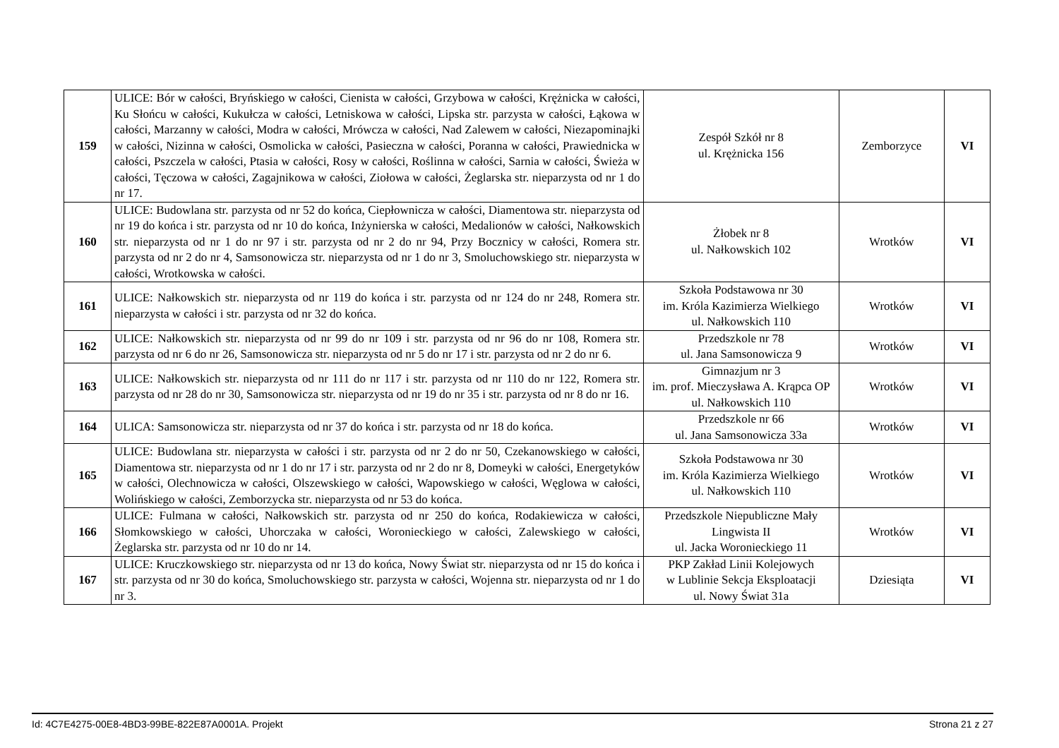| 159 | ULICE: Bór w całości, Bryńskiego w całości, Cienista w całości, Grzybowa w całości, Krężnicka w całości, Ku Słońcu w całości, Kukułcza w całości, Letniskowa w całości, Lipska str. parzysta w całości, Łąkowa w całości, Marzanny w całości, Modra w całości, Mrówcza w całości, Nad Zalewem w całości, Niezapominajki w całości, Nizinna w całości, Osmolicka w całości, Pasieczna w całości, Poranna w całości, Prawiednicka w całości, Pszczela w całości, Ptasia w całości, Rosy w całości, Roślinna w całości, Sarnia w całości, Świeża w całości, Tęczowa w całości, Zagajnikowa w całości, Ziołowa w całości, Żeglarska str. nieparzysta od nr 1 do nr 17. | Zespół Szkół nr 8 ul. Krężnicka 156 | Zemborzyce | VI |
| 160 | ULICE: Budowlana str. parzysta od nr 52 do końca, Ciepłownicza w całości, Diamentowa str. nieparzysta od nr 19 do końca i str. parzysta od nr 10 do końca, Inżynierska w całości, Medalionów w całości, Nałkowskich str. nieparzysta od nr 1 do nr 97 i str. parzysta od nr 2 do nr 94, Przy Bocznicy w całości, Romera str. parzysta od nr 2 do nr 4, Samsonowicza str. nieparzysta od nr 1 do nr 3, Smoluchowskiego str. nieparzysta w całości, Wrotkowska w całości. | Żłobek nr 8 ul. Nałkowskich 102 | Wrotków | VI |
| 161 | ULICE: Nałkowskich str. nieparzysta od nr 119 do końca i str. parzysta od nr 124 do nr 248, Romera str. nieparzysta w całości i str. parzysta od nr 32 do końca. | Szkoła Podstawowa nr 30 im. Króla Kazimierza Wielkiego ul. Nałkowskich 110 | Wrotków | VI |
| 162 | ULICE: Nałkowskich str. nieparzysta od nr 99 do nr 109 i str. parzysta od nr 96 do nr 108, Romera str. parzysta od nr 6 do nr 26, Samsonowicza str. nieparzysta od nr 5 do nr 17 i str. parzysta od nr 2 do nr 6. | Przedszkole nr 78 ul. Jana Samsonowicza 9 | Wrotków | VI |
| 163 | ULICE: Nałkowskich str. nieparzysta od nr 111 do nr 117 i str. parzysta od nr 110 do nr 122, Romera str. parzysta od nr 28 do nr 30, Samsonowicza str. nieparzysta od nr 19 do nr 35 i str. parzysta od nr 8 do nr 16. | Gimnazjum nr 3 im. prof. Mieczysława A. Krąpca OP ul. Nałkowskich 110 | Wrotków | VI |
| 164 | ULICA: Samsonowicza str. nieparzysta od nr 37 do końca i str. parzysta od nr 18 do końca. | Przedszkole nr 66 ul. Jana Samsonowicza 33a | Wrotków | VI |
| 165 | ULICE: Budowlana str. nieparzysta w całości i str. parzysta od nr 2 do nr 50, Czekanowskiego w całości, Diamentowa str. nieparzysta od nr 1 do nr 17 i str. parzysta od nr 2 do nr 8, Domeyki w całości, Energetyków w całości, Olechnowicza w całości, Olszewskiego w całości, Wapowskiego w całości, Węglowa w całości, Wolińskiego w całości, Zemborzycka str. nieparzysta od nr 53 do końca. | Szkoła Podstawowa nr 30 im. Króla Kazimierza Wielkiego ul. Nałkowskich 110 | Wrotków | VI |
| 166 | ULICE: Fulmana w całości, Nałkowskich str. parzysta od nr 250 do końca, Rodakiewicza w całości, Słomkowskiego w całości, Uhorczaka w całości, Woronieckiego w całości, Zalewskiego w całości, Żeglarska str. parzysta od nr 10 do nr 14. | Przedszkole Niepubliczne Mały Lingwista II ul. Jacka Woronieckiego 11 | Wrotków | VI |
| 167 | ULICE: Kruczkowskiego str. nieparzysta od nr 13 do końca, Nowy Świat str. nieparzysta od nr 15 do końca i str. parzysta od nr 30 do końca, Smoluchowskiego str. parzysta w całości, Wojenna str. nieparzysta od nr 1 do nr 3. | PKP Zakład Linii Kolejowych w Lublinie Sekcja Eksploatacji ul. Nowy Świat 31a | Dziesiąta | VI |
Id: 4C7E4275-00E8-4BD3-99BE-822E87A0001A. Projekt Strona 21 z 27